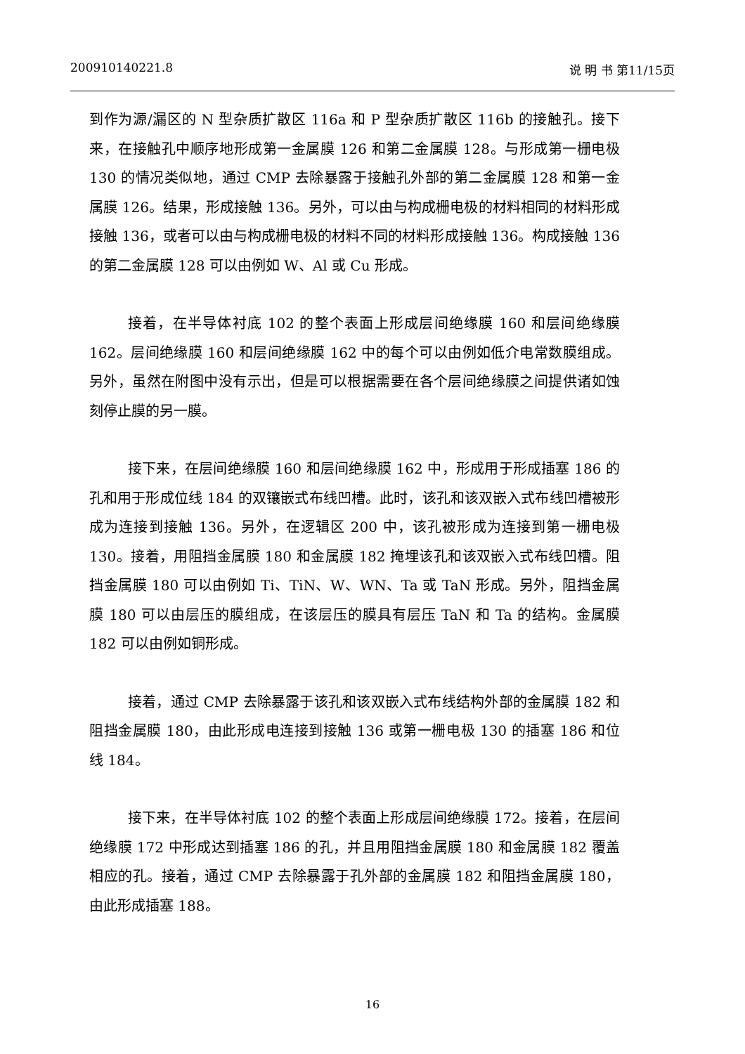200910140221.8 说 明 书 第11/15页
到作为源/漏区的 N 型杂质扩散区 116a 和 P 型杂质扩散区 116b 的接触孔。接下来，在接触孔中顺序地形成第一金属膜 126 和第二金属膜 128。与形成第一栅电极 130 的情况类似地，通过 CMP 去除暴露于接触孔外部的第二金属膜 128 和第一金属膜 126。结果，形成接触 136。另外，可以由与构成栅电极的材料相同的材料形成接触 136，或者可以由与构成栅电极的材料不同的材料形成接触 136。构成接触 136 的第二金属膜 128 可以由例如 W、Al 或 Cu 形成。
接着，在半导体衬底 102 的整个表面上形成层间绝缘膜 160 和层间绝缘膜 162。层间绝缘膜 160 和层间绝缘膜 162 中的每个可以由例如低介电常数膜组成。另外，虽然在附图中没有示出，但是可以根据需要在各个层间绝缘膜之间提供诸如蚀刻停止膜的另一膜。
接下来，在层间绝缘膜 160 和层间绝缘膜 162 中，形成用于形成插塞 186 的孔和用于形成位线 184 的双镶嵌式布线凹槽。此时，该孔和该双嵌入式布线凹槽被形成为连接到接触 136。另外，在逻辑区 200 中，该孔被形成为连接到第一栅电极 130。接着，用阻挡金属膜 180 和金属膜 182 掩埋该孔和该双嵌入式布线凹槽。阻挡金属膜 180 可以由例如 Ti、TiN、W、WN、Ta 或 TaN 形成。另外，阻挡金属膜 180 可以由层压的膜组成，在该层压的膜具有层压 TaN 和 Ta 的结构。金属膜 182 可以由例如铜形成。
接着，通过 CMP 去除暴露于该孔和该双嵌入式布线结构外部的金属膜 182 和阻挡金属膜 180，由此形成电连接到接触 136 或第一栅电极 130 的插塞 186 和位线 184。
接下来，在半导体衬底 102 的整个表面上形成层间绝缘膜 172。接着，在层间绝缘膜 172 中形成达到插塞 186 的孔，并且用阻挡金属膜 180 和金属膜 182 覆盖相应的孔。接着，通过 CMP 去除暴露于孔外部的金属膜 182 和阻挡金属膜 180，由此形成插塞 188。
16